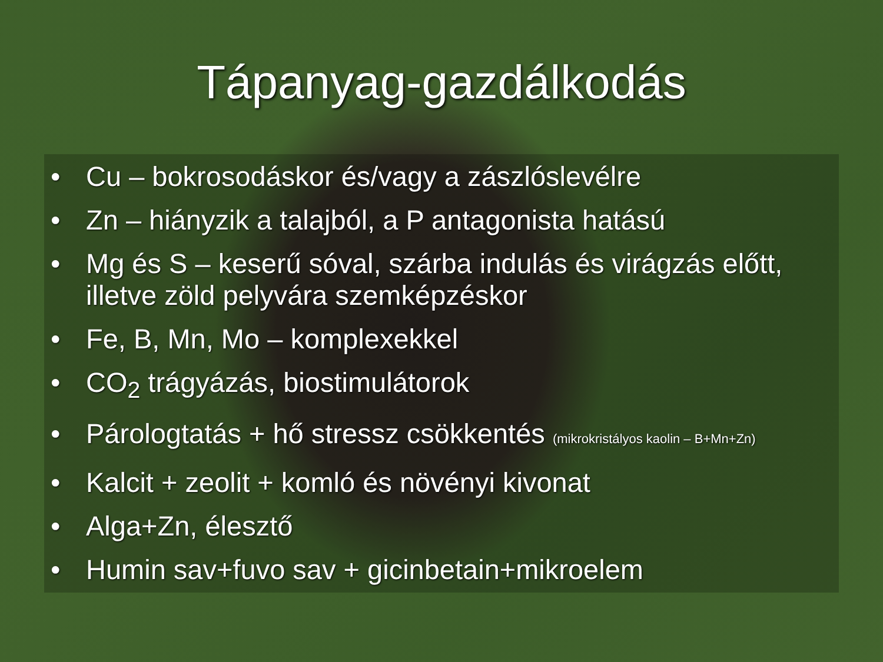Tápanyag-gazdálkodás
• Cu – bokrosodáskor és/vagy a zászlóslevélre
• Zn – hiányzik a talajból, a P antagonista hatású
• Mg és S – keserű sóval, szárba indulás és virágzás előtt, illetve zöld pelyvára szemképzéskor
• Fe, B, Mn, Mo – komplexekkel
• CO<sub>2</sub> trágyázás, biostimulátorok
• Párologtatás + hő stressz csökkentés (mikrokristályos kaolin – B+Mn+Zn)
• Kalcit + zeolit + komló és növényi kivonat
• Alga+Zn, élesztő
• Humin sav+fuvo sav + gicinbetain+mikroelem